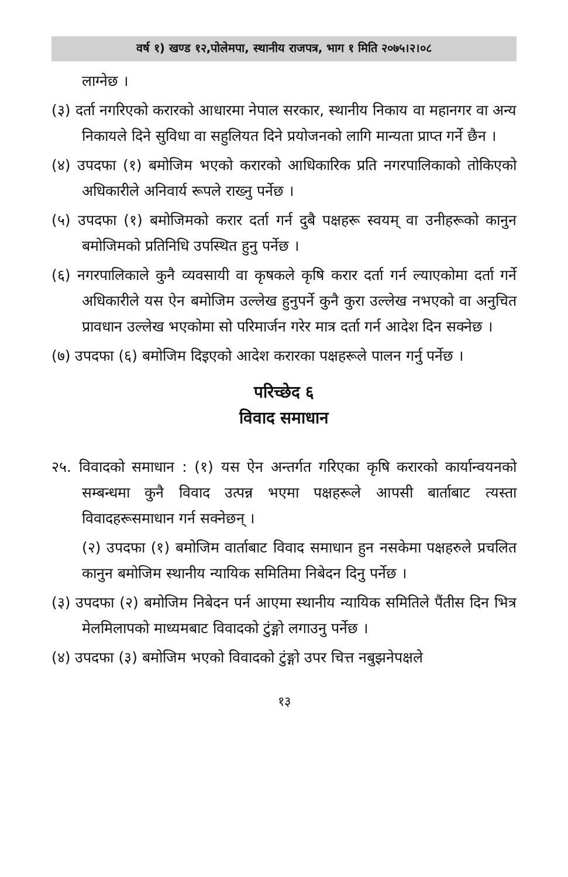वर्ष १) खण्ड १२,पोलेमपा, स्थानीय राजपत्र, भाग १ मिति २०७५।२।०८
लाग्नेछ ।
(३) दर्ता नगरिएको करारको आधारमा नेपाल सरकार, स्थानीय निकाय वा महानगर वा अन्य निकायले दिने सुविधा वा सहुलियत दिने प्रयोजनको लागि मान्यता प्राप्त गर्ने छैन ।
(४) उपदफा (१) बमोजिम भएको करारको आधिकारिक प्रति नगरपालिकाको तोकिएको अधिकारीले अनिवार्य रूपले राख्नु पर्नेछ ।
(५) उपदफा (१) बमोजिमको करार दर्ता गर्न दुबै पक्षहरू स्वयम् वा उनीहरूको कानुन बमोजिमको प्रतिनिधि उपस्थित हुनु पर्नेछ ।
(६) नगरपालिकाले कुनै व्यवसायी वा कृषकले कृषि करार दर्ता गर्न ल्याएकोमा दर्ता गर्ने अधिकारीले यस ऐन बमोजिम उल्लेख हुनुपर्ने कुनै कुरा उल्लेख नभएको वा अनुचित प्रावधान उल्लेख भएकोमा सो परिमार्जन गरेर मात्र दर्ता गर्न आदेश दिन सक्नेछ ।
(७) उपदफा (६) बमोजिम दिइएको आदेश करारका पक्षहरूले पालन गर्नु पर्नेछ ।
परिच्छेद ६
विवाद समाधान
२५. विवादको समाधान : (१) यस ऐन अन्तर्गत गरिएका कृषि करारको कार्यान्वयनको सम्बन्धमा कुनै विवाद उत्पन्न भएमा पक्षहरूले आपसी बार्ताबाट त्यस्ता विवादहरूसमाधान गर्न सक्नेछन् ।
(२) उपदफा (१) बमोजिम वार्ताबाट विवाद समाधान हुन नसकेमा पक्षहरुले प्रचलित कानुन बमोजिम स्थानीय न्यायिक समितिमा निबेदन दिनु पर्नेछ ।
(३) उपदफा (२) बमोजिम निबेदन पर्न आएमा स्थानीय न्यायिक समितिले पैंतीस दिन भित्र मेलमिलापको माध्यमबाट विवादको टुंङ्गो लगाउनु पर्नेछ ।
(४) उपदफा (३) बमोजिम भएको विवादको टुंङ्गो उपर चित्त नबुझनेपक्षले
१३